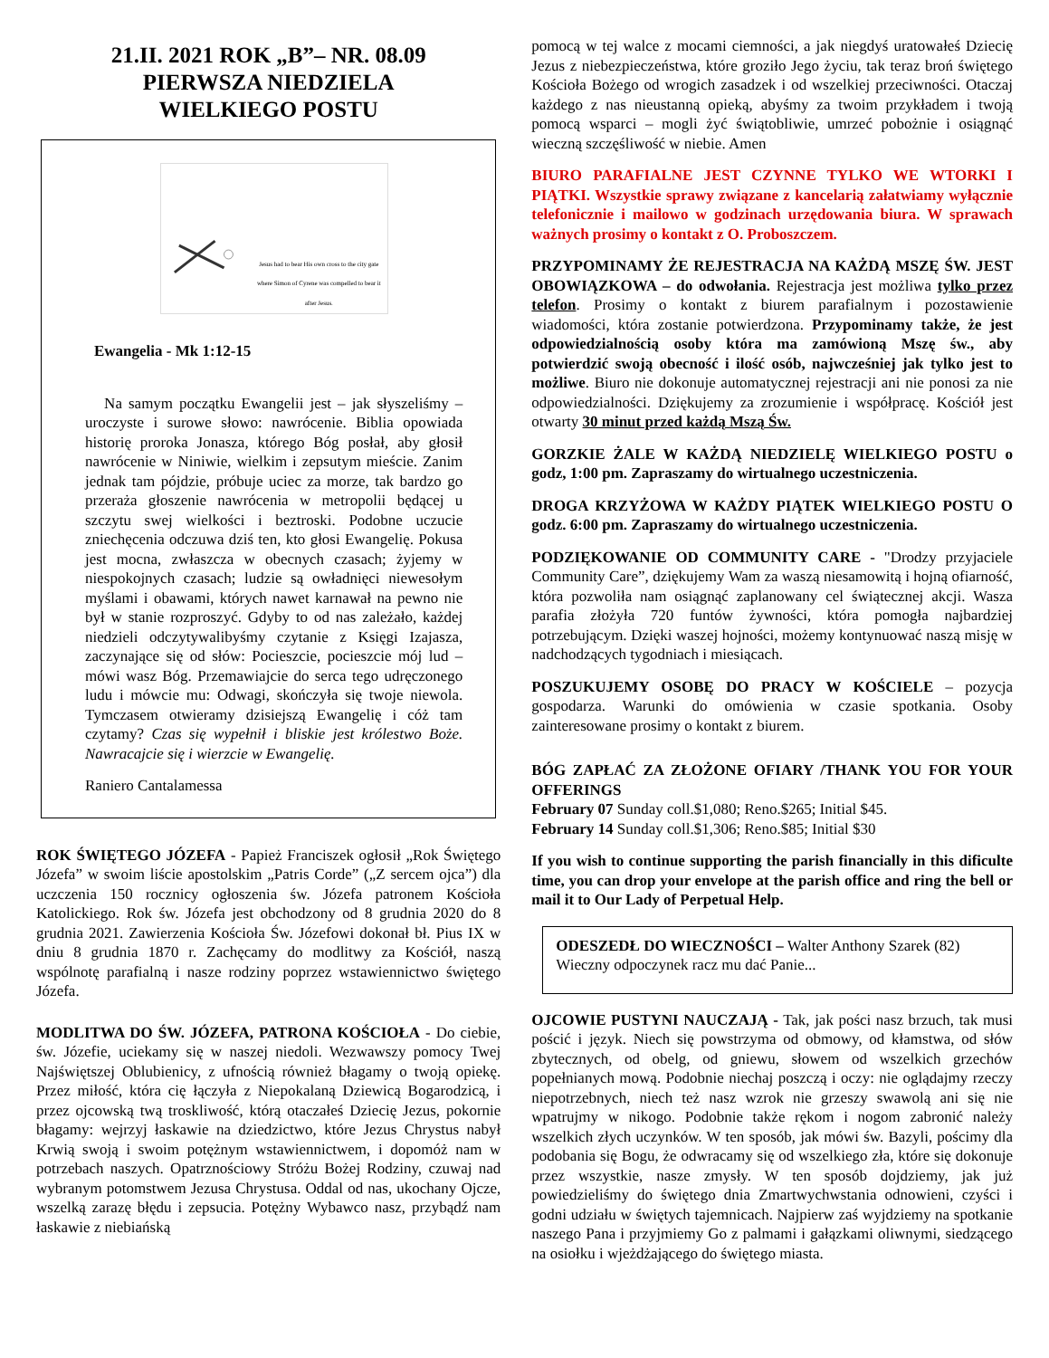21.II. 2021 ROK „B”– NR. 08.09
PIERWSZA NIEDZIELA
WIELKIEGO POSTU
Jesus had to bear His own cross to the city gate where Simon of Cyrene was compelled to bear it after Jesus.
Ewangelia - Mk 1:12-15
Na samym początku Ewangelii jest – jak słyszeliśmy – uroczyste i surowe słowo: nawrócenie. Biblia opowiada historię proroka Jonasza, którego Bóg posłał, aby głosił nawrócenie w Niniwie, wielkim i zepsutym mieście. Zanim jednak tam pójdzie, próbuje uciec za morze, tak bardzo go przeraża głoszenie nawrócenia w metropolii będącej u szczytu swej wielkości i beztroski. Podobne uczucie zniechęcenia odczuwa dziś ten, kto głosi Ewangelię. Pokusa jest mocna, zwłaszcza w obecnych czasach; żyjemy w niespokojnych czasach; ludzie są owładnięci niewesołym myślami i obawami, których nawet karnawał na pewno nie był w stanie rozproszyć. Gdyby to od nas zależało, każdej niedzieli odczytywalibyśmy czytanie z Księgi Izajasza, zaczynające się od słów: Pocieszcie, pocieszcie mój lud – mówi wasz Bóg. Przemawiajcie do serca tego udręczonego ludu i mówcie mu: Odwagi, skończyła się twoje niewola. Tymczasem otwieramy dzisiejszą Ewangelię i cóż tam czytamy? Czas się wypełnił i bliskie jest królestwo Boże. Nawracajcie się i wierzcie w Ewangelię.
Raniero Cantalamessa
ROK ŚWIĘTEGO JÓZEFA - Papież Franciszek ogłosił „Rok Świętego Józefa” w swoim liście apostolskim „Patris Corde” („Z sercem ojca”) dla uczczenia 150 rocznicy ogłoszenia św. Józefa patronem Kościoła Katolickiego. Rok św. Józefa jest obchodzony od 8 grudnia 2020 do 8 grudnia 2021. Zawierzenia Kościoła Św. Józefowi dokonał bł. Pius IX w dniu 8 grudnia 1870 r. Zachęcamy do modlitwy za Kościół, naszą wspólnotę parafialną i nasze rodziny poprzez wstawiennictwo świętego Józefa.
MODLITWA DO ŚW. JÓZEFA, PATRONA KOŚCIOŁA - Do ciebie, św. Józefie, uciekamy się w naszej niedoli. Wezwawszy pomocy Twej Najświętszej Oblubienicy, z ufnością również błagamy o twoją opiekę. Przez miłość, która cię łączyła z Niepokalaną Dziewicą Bogarodzicą, i przez ojcowską twą troskliwość, którą otaczałeś Dziecię Jezus, pokornie błagamy: wejrzyj łaskawie na dziedzictwo, które Jezus Chrystus nabył Krwią swoją i swoim potężnym wstawiennictwem, i dopomóż nam w potrzebach naszych. Opatrznościowy Stróżu Bożej Rodziny, czuwaj nad wybranym potomstwem Jezusa Chrystusa. Oddal od nas, ukochany Ojcze, wszelką zarazę błędu i zepsucia. Potężny Wybawco nasz, przybądź nam łaskawie z niebiańską
pomocą w tej walce z mocami ciemności, a jak niegdyś uratowałeś Dziecię Jezus z niebezpieczeństwa, które groziło Jego życiu, tak teraz broń świętego Kościoła Bożego od wrogich zasadzek i od wszelkiej przeciwności. Otaczaj każdego z nas nieustanną opieką, abyśmy za twoim przykładem i twoją pomocą wsparci – mogli żyć świątobliwie, umrzeć pobożnie i osiągnąć wieczną szczęśliwość w niebie. Amen
BIURO PARAFIALNE JEST CZYNNE TYLKO WE WTORKI I PIĄTKI. Wszystkie sprawy związane z kancelarią załatwiamy wyłącznie telefonicznie i mailowo w godzinach urzędowania biura. W sprawach ważnych prosimy o kontakt z O. Proboszczem.
PRZYPOMINAMY ŻE REJESTRACJA NA KAŻDĄ MSZĘ ŚW. JEST OBOWIĄZKOWA – do odwołania. Rejestracja jest możliwa tylko przez telefon. Prosimy o kontakt z biurem parafialnym i pozostawienie wiadomości, która zostanie potwierdzona. Przypominamy także, że jest odpowiedzialnością osoby która ma zamówioną Mszę św., aby potwierdzić swoją obecność i ilość osób, najwcześniej jak tylko jest to możliwe. Biuro nie dokonuje automatycznej rejestracji ani nie ponosi za nie odpowiedzialności. Dziękujemy za zrozumienie i współpracę. Kościół jest otwarty 30 minut przed każdą Mszą Św.
GORZKIE ŻALE W KAŻDĄ NIEDZIELĘ WIELKIEGO POSTU o godz, 1:00 pm. Zapraszamy do wirtualnego uczestniczenia.
DROGA KRZYŻOWA W KAŻDY PIĄTEK WIELKIEGO POSTU O godz. 6:00 pm. Zapraszamy do wirtualnego uczestniczenia.
PODZIĘKOWANIE OD COMMUNITY CARE - "Drodzy przyjaciele Community Care”, dziękujemy Wam za waszą niesamowitą i hojną ofiarność, która pozwoliła nam osiągnąć zaplanowany cel świątecznej akcji. Wasza parafia złożyła 720 funtów żywności, która pomogła najbardziej potrzebującym. Dzięki waszej hojności, możemy kontynuować naszą misję w nadchodzących tygodniach i miesiącach.
POSZUKUJEMY OSOBĘ DO PRACY W KOŚCIELE – pozycja gospodarza. Warunki do omówienia w czasie spotkania. Osoby zainteresowane prosimy o kontakt z biurem.
BÓG ZAPŁAĆ ZA ZŁOŻONE OFIARY /THANK YOU FOR YOUR OFFERINGS
February 07 Sunday coll.$1,080; Reno.$265; Initial $45.
February 14 Sunday coll.$1,306; Reno.$85; Initial $30
If you wish to continue supporting the parish financially in this dificulte time, you can drop your envelope at the parish office and ring the bell or mail it to Our Lady of Perpetual Help.
ODESZEDŁ DO WIECZNOŚCI – Walter Anthony Szarek (82)
Wieczny odpoczynek racz mu dać Panie...
OJCOWIE PUSTYNI NAUCZAJĄ - Tak, jak pości nasz brzuch, tak musi pościć i język. Niech się powstrzyma od obmowy, od kłamstwa, od słów zbytecznych, od obelg, od gniewu, słowem od wszelkich grzechów popełnianych mową. Podobnie niechaj poszczą i oczy: nie oglądajmy rzeczy niepotrzebnych, niech też nasz wzrok nie grzeszy swawolą ani się nie wpatrujmy w nikogo. Podobnie także rękom i nogom zabronić należy wszelkich złych uczynków. W ten sposób, jak mówi św. Bazyli, pościmy dla podobania się Bogu, że odwracamy się od wszelkiego zła, które się dokonuje przez wszystkie, nasze zmysły. W ten sposób dojdziemy, jak już powiedzieliśmy do świętego dnia Zmartwychwstania odnowieni, czyści i godni udziału w świętych tajemnicach. Najpierw zaś wyjdziemy na spotkanie naszego Pana i przyjmiemy Go z palmami i gałązkami oliwnymi, siedzącego na osiołku i wjeżdżającego do świętego miasta.